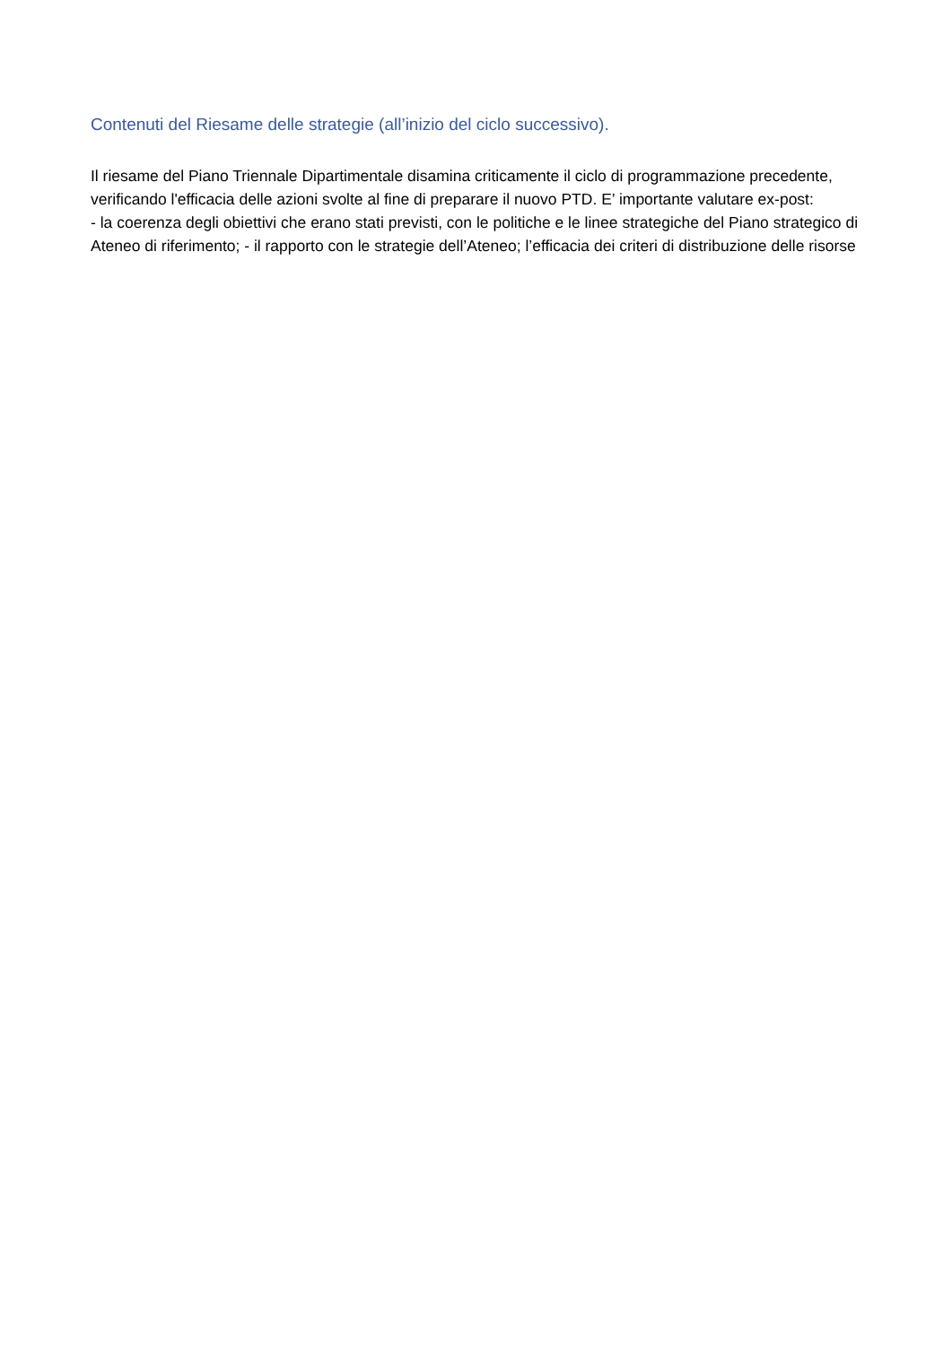Contenuti del Riesame delle strategie (all’inizio del ciclo successivo).
Il riesame del Piano Triennale Dipartimentale disamina criticamente il ciclo di programmazione precedente, verificando l'efficacia delle azioni svolte al fine di preparare il nuovo PTD. E’ importante valutare ex-post:
- la coerenza degli obiettivi che erano stati previsti, con le politiche e le linee strategiche del Piano strategico di Ateneo di riferimento; - il rapporto con le strategie dell’Ateneo; l’efficacia dei criteri di distribuzione delle risorse